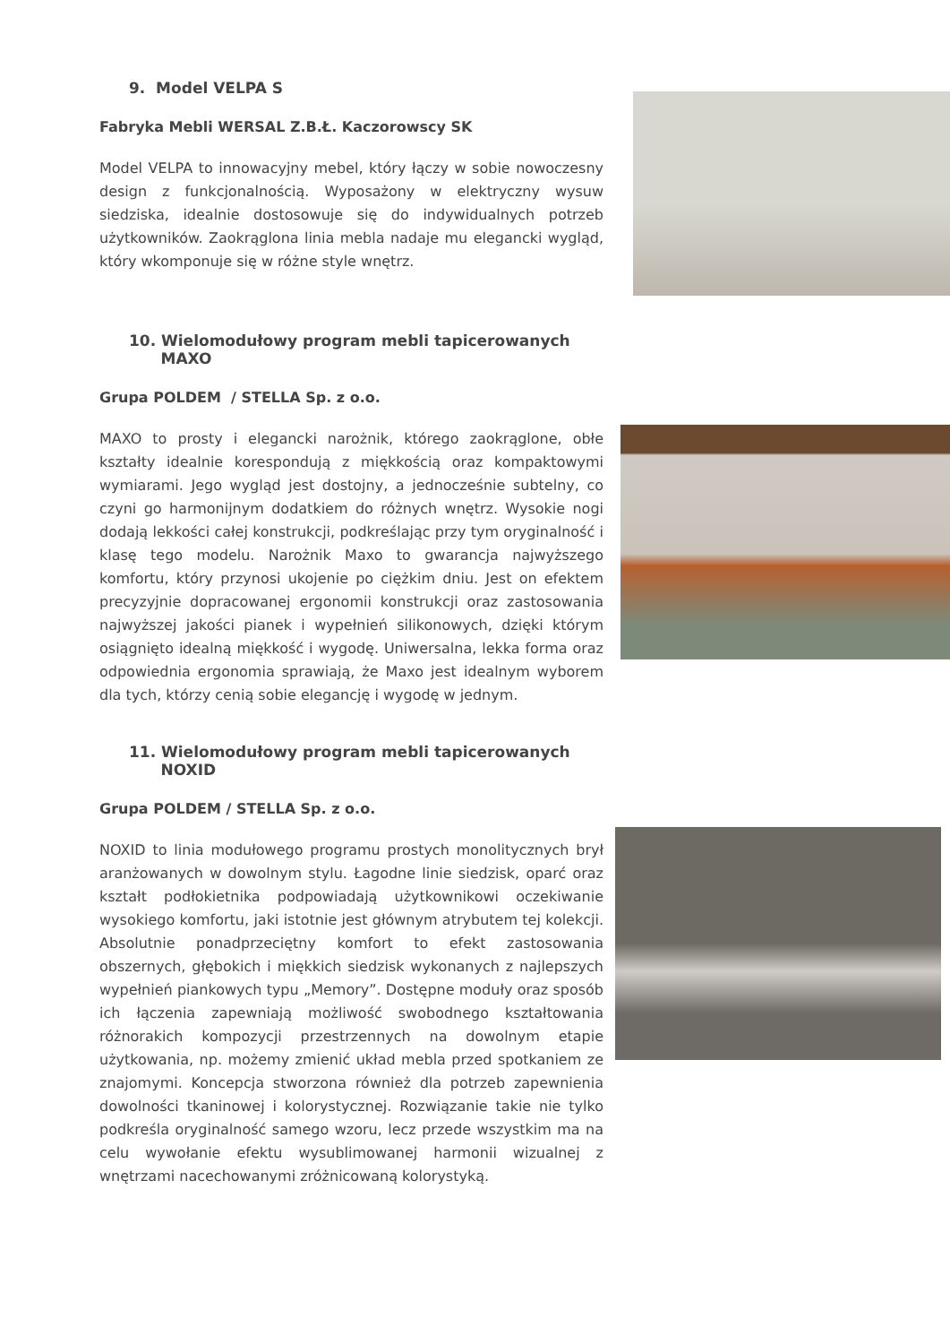9. Model VELPA S
Fabryka Mebli WERSAL Z.B.Ł. Kaczorowscy SK
Model VELPA to innowacyjny mebel, który łączy w sobie nowoczesny design z funkcjonalnością. Wyposażony w elektryczny wysuw siedziska, idealnie dostosowuje się do indywidualnych potrzeb użytkowników. Zaokrąglona linia mebla nadaje mu elegancki wygląd, który wkomponuje się w różne style wnętrz.
10. Wielomodułowy program mebli tapicerowanych
MAXO
Grupa POLDEM / STELLA Sp. z o.o.
MAXO to prosty i elegancki narożnik, którego zaokrąglone, obłe kształty idealnie korespondują z miękkością oraz kompaktowymi wymiarami. Jego wygląd jest dostojny, a jednocześnie subtelny, co czyni go harmonijnym dodatkiem do różnych wnętrz. Wysokie nogi dodają lekkości całej konstrukcji, podkreślając przy tym oryginalność i klasę tego modelu. Narożnik Maxo to gwarancja najwyższego komfortu, który przynosi ukojenie po ciężkim dniu. Jest on efektem precyzyjnie dopracowanej ergonomii konstrukcji oraz zastosowania najwyższej jakości pianek i wypełnień silikonowych, dzięki którym osiągnięto idealną miękkość i wygodę. Uniwersalna, lekka forma oraz odpowiednia ergonomia sprawiają, że Maxo jest idealnym wyborem dla tych, którzy cenią sobie elegancję i wygodę w jednym.
11. Wielomodułowy program mebli tapicerowanych
NOXID
Grupa POLDEM / STELLA Sp. z o.o.
NOXID to linia modułowego programu prostych monolitycznych brył aranżowanych w dowolnym stylu. Łagodne linie siedzisk, oparć oraz kształt podłokietnika podpowiadają użytkownikowi oczekiwanie wysokiego komfortu, jaki istotnie jest głównym atrybutem tej kolekcji. Absolutnie ponadprzeciętny komfort to efekt zastosowania obszernych, głębokich i miękkich siedzisk wykonanych z najlepszych wypełnień piankowych typu „Memory”. Dostępne moduły oraz sposób ich łączenia zapewniają możliwość swobodnego kształtowania różnorakich kompozycji przestrzennych na dowolnym etapie użytkowania, np. możemy zmienić układ mebla przed spotkaniem ze znajomymi. Koncepcja stworzona również dla potrzeb zapewnienia dowolności tkaninowej i kolorystycznej. Rozwiązanie takie nie tylko podkreśla oryginalność samego wzoru, lecz przede wszystkim ma na celu wywołanie efektu wysublimowanej harmonii wizualnej z wnętrzami nacechowanymi zróżnicowaną kolorystyką.